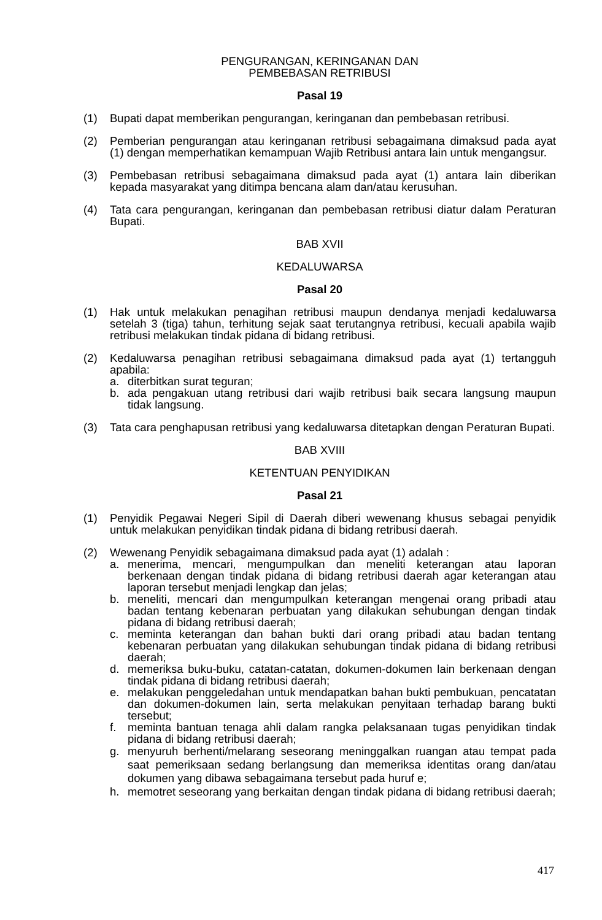PENGURANGAN, KERINGANAN DAN
PEMBEBASAN RETRIBUSI
Pasal 19
(1) Bupati dapat memberikan pengurangan, keringanan dan pembebasan retribusi.
(2) Pemberian pengurangan atau keringanan retribusi sebagaimana dimaksud pada ayat (1) dengan memperhatikan kemampuan Wajib Retribusi antara lain untuk mengangsur.
(3) Pembebasan retribusi sebagaimana dimaksud pada ayat (1) antara lain diberikan kepada masyarakat yang ditimpa bencana alam dan/atau kerusuhan.
(4) Tata cara pengurangan, keringanan dan pembebasan retribusi diatur dalam Peraturan Bupati.
BAB XVII
KEDALUWARSA
Pasal 20
(1) Hak untuk melakukan penagihan retribusi maupun dendanya menjadi kedaluwarsa setelah 3 (tiga) tahun, terhitung sejak saat terutangnya retribusi, kecuali apabila wajib retribusi melakukan tindak pidana di bidang retribusi.
(2) Kedaluwarsa penagihan retribusi sebagaimana dimaksud pada ayat (1) tertangguh apabila:
a. diterbitkan surat teguran;
b. ada pengakuan utang retribusi dari wajib retribusi baik secara langsung maupun tidak langsung.
(3) Tata cara penghapusan retribusi yang kedaluwarsa ditetapkan dengan Peraturan Bupati.
BAB XVIII
KETENTUAN PENYIDIKAN
Pasal 21
(1) Penyidik Pegawai Negeri Sipil di Daerah diberi wewenang khusus sebagai penyidik untuk melakukan penyidikan tindak pidana di bidang retribusi daerah.
(2) Wewenang Penyidik sebagaimana dimaksud pada ayat (1) adalah :
a. menerima, mencari, mengumpulkan dan meneliti keterangan atau laporan berkenaan dengan tindak pidana di bidang retribusi daerah agar keterangan atau laporan tersebut menjadi lengkap dan jelas;
b. meneliti, mencari dan mengumpulkan keterangan mengenai orang pribadi atau badan tentang kebenaran perbuatan yang dilakukan sehubungan dengan tindak pidana di bidang retribusi daerah;
c. meminta keterangan dan bahan bukti dari orang pribadi atau badan tentang kebenaran perbuatan yang dilakukan sehubungan tindak pidana di bidang retribusi daerah;
d. memeriksa buku-buku, catatan-catatan, dokumen-dokumen lain berkenaan dengan tindak pidana di bidang retribusi daerah;
e. melakukan penggeledahan untuk mendapatkan bahan bukti pembukuan, pencatatan dan dokumen-dokumen lain, serta melakukan penyitaan terhadap barang bukti tersebut;
f. meminta bantuan tenaga ahli dalam rangka pelaksanaan tugas penyidikan tindak pidana di bidang retribusi daerah;
g. menyuruh berhenti/melarang seseorang meninggalkan ruangan atau tempat pada saat pemeriksaan sedang berlangsung dan memeriksa identitas orang dan/atau dokumen yang dibawa sebagaimana tersebut pada huruf e;
h. memotret seseorang yang berkaitan dengan tindak pidana di bidang retribusi daerah;
417